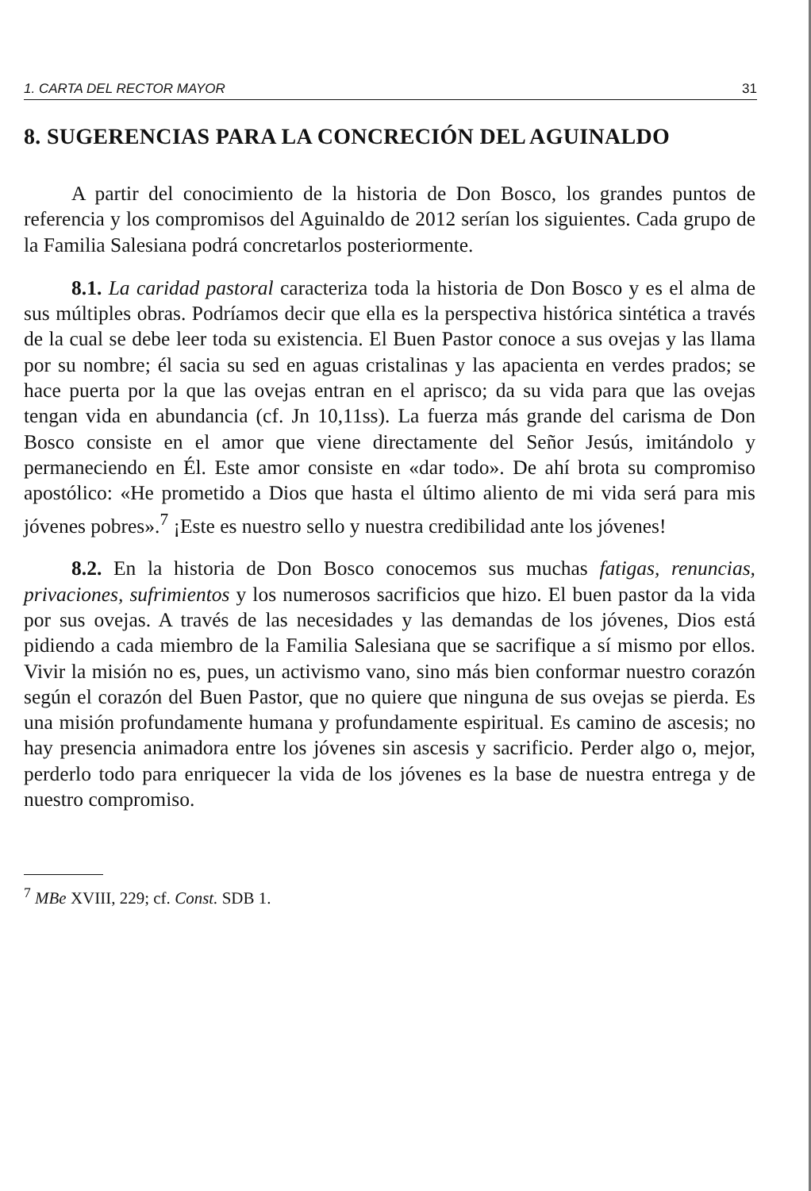1. CARTA DEL RECTOR MAYOR 31
8. SUGERENCIAS PARA LA CONCRECIÓN DEL AGUINALDO
A partir del conocimiento de la historia de Don Bosco, los grandes puntos de referencia y los compromisos del Aguinaldo de 2012 serían los siguientes. Cada grupo de la Familia Salesiana podrá concretarlos posteriormente.
8.1. La caridad pastoral caracteriza toda la historia de Don Bosco y es el alma de sus múltiples obras. Podríamos decir que ella es la perspectiva histórica sintética a través de la cual se debe leer toda su existencia. El Buen Pastor conoce a sus ovejas y las llama por su nombre; él sacia su sed en aguas cristalinas y las apacienta en verdes prados; se hace puerta por la que las ovejas entran en el aprisco; da su vida para que las ovejas tengan vida en abundancia (cf. Jn 10,11ss). La fuerza más grande del carisma de Don Bosco consiste en el amor que viene directamente del Señor Jesús, imitándolo y permaneciendo en Él. Este amor consiste en «dar todo». De ahí brota su compromiso apostólico: «He prometido a Dios que hasta el último aliento de mi vida será para mis jóvenes pobres».<sup>7</sup> ¡Este es nuestro sello y nuestra credibilidad ante los jóvenes!
8.2. En la historia de Don Bosco conocemos sus muchas fatigas, renuncias, privaciones, sufrimientos y los numerosos sacrificios que hizo. El buen pastor da la vida por sus ovejas. A través de las necesidades y las demandas de los jóvenes, Dios está pidiendo a cada miembro de la Familia Salesiana que se sacrifique a sí mismo por ellos. Vivir la misión no es, pues, un activismo vano, sino más bien conformar nuestro corazón según el corazón del Buen Pastor, que no quiere que ninguna de sus ovejas se pierda. Es una misión profundamente humana y profundamente espiritual. Es camino de ascesis; no hay presencia animadora entre los jóvenes sin ascesis y sacrificio. Perder algo o, mejor, perderlo todo para enriquecer la vida de los jóvenes es la base de nuestra entrega y de nuestro compromiso.
<sup>7</sup> MBe XVIII, 229; cf. Const. SDB 1.